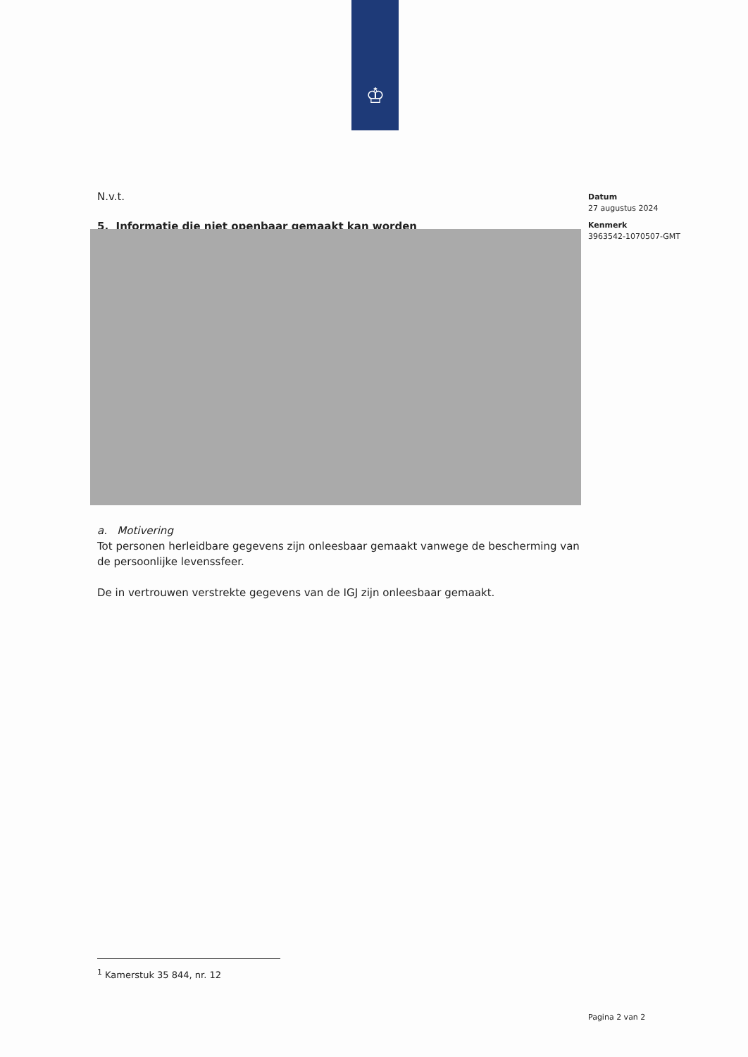♔
N.v.t.
5. Informatie die niet openbaar gemaakt kan worden
a. Motivering
Tot personen herleidbare gegevens zijn onleesbaar gemaakt vanwege de bescherming van de persoonlijke levenssfeer.
De in vertrouwen verstrekte gegevens van de IGJ zijn onleesbaar gemaakt.
Datum
27 augustus 2024
Kenmerk
3963542-1070507-GMT
<sup>1</sup> Kamerstuk 35 844, nr. 12
Pagina 2 van 2